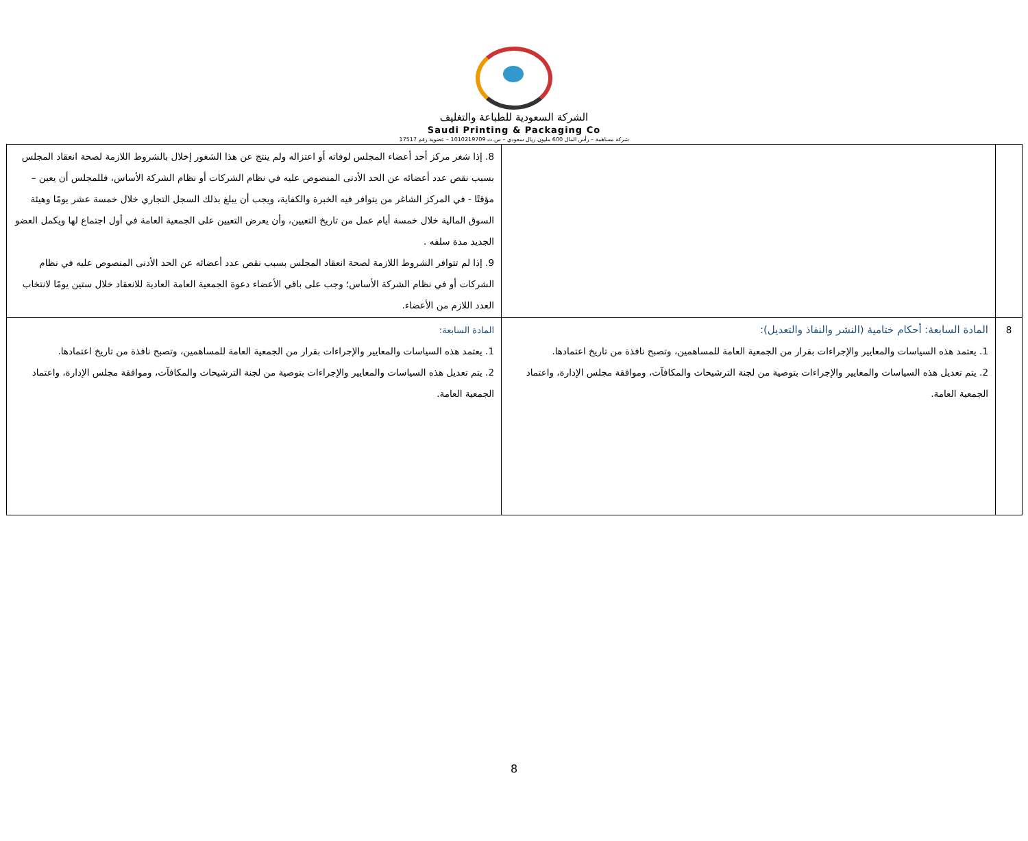الشركة السعودية للطباعة والتغليف
Saudi Printing & Packaging Co
شركة مساهمة – رأس المال 600 مليون ريال سعودي – س.ت 1010219709 – عضوية رقم 17517
| | | 8. إذا شغر مركز أحد أعضاء المجلس لوفاته أو اعتزاله ولم ينتج عن هذا الشغور إخلال بالشروط اللازمة لصحة انعقاد المجلس بسبب نقص عدد أعضائه عن الحد الأدنى المنصوص عليه في نظام الشركات أو نظام الشركة الأساس، فللمجلس أن يعين – مؤقتًا - في المركز الشاغر من يتوافر فيه الخبرة والكفاية، ويجب أن يبلغ بذلك السجل التجاري خلال خمسة عشر يومًا وهيئة السوق المالية خلال خمسة أيام عمل من تاريخ التعيين، وأن يعرض التعيين على الجمعية العامة في أول اجتماع لها ويكمل العضو الجديد مدة سلفه . 9. إذا لم تتوافر الشروط اللازمة لصحة انعقاد المجلس بسبب نقص عدد أعضائه عن الحد الأدنى المنصوص عليه في نظام الشركات أو في نظام الشركة الأساس؛ وجب على باقي الأعضاء دعوة الجمعية العامة العادية للانعقاد خلال ستين يومًا لانتخاب العدد اللازم من الأعضاء. |
| 8 | المادة السابعة: أحكام ختامية (النشر والنفاذ والتعديل): 1. يعتمد هذه السياسات والمعايير والإجراءات بقرار من الجمعية العامة للمساهمين، وتصبح نافذة من تاريخ اعتمادها. 2. يتم تعديل هذه السياسات والمعايير والإجراءات بتوصية من لجنة الترشيحات والمكافآت، وموافقة مجلس الإدارة، واعتماد الجمعية العامة. | المادة السابعة: 1. يعتمد هذه السياسات والمعايير والإجراءات بقرار من الجمعية العامة للمساهمين، وتصبح نافذة من تاريخ اعتمادها. 2. يتم تعديل هذه السياسات والمعايير والإجراءات بتوصية من لجنة الترشيحات والمكافآت، وموافقة مجلس الإدارة، واعتماد الجمعية العامة. |
8